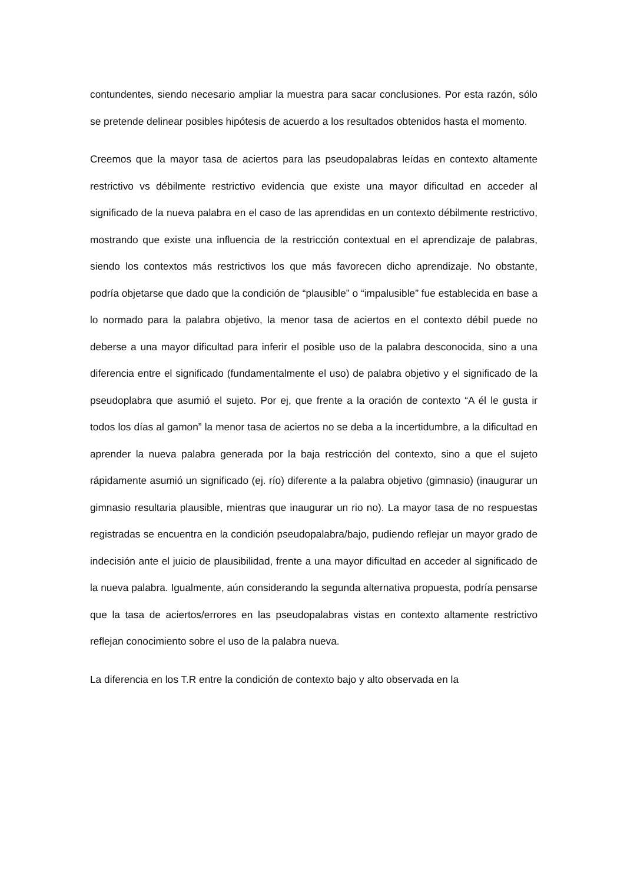contundentes, siendo necesario ampliar la muestra para sacar conclusiones. Por esta razón, sólo se pretende delinear posibles hipótesis de acuerdo a los resultados obtenidos hasta el momento.
Creemos que la mayor tasa de aciertos para las pseudopalabras leídas en contexto altamente restrictivo vs débilmente restrictivo evidencia que existe una mayor dificultad en acceder al significado de la nueva palabra en el caso de las aprendidas en un contexto débilmente restrictivo, mostrando que existe una influencia de la restricción contextual en el aprendizaje de palabras, siendo los contextos más restrictivos los que más favorecen dicho aprendizaje. No obstante, podría objetarse que dado que la condición de “plausible” o “impalusible” fue establecida en base a lo normado para la palabra objetivo, la menor tasa de aciertos en el contexto débil puede no deberse a una mayor dificultad para inferir el posible uso de la palabra desconocida, sino a una diferencia entre el significado (fundamentalmente el uso) de palabra objetivo y el significado de la pseudoplabra que asumió el sujeto. Por ej, que frente a la oración de contexto “A él le gusta ir todos los días al gamon” la menor tasa de aciertos no se deba a la incertidumbre, a la dificultad en aprender la nueva palabra generada por la baja restricción del contexto, sino a que el sujeto rápidamente asumió un significado (ej. río) diferente a la palabra objetivo (gimnasio) (inaugurar un gimnasio resultaria plausible, mientras que inaugurar un rio no). La mayor tasa de no respuestas registradas se encuentra en la condición pseudopalabra/bajo, pudiendo reflejar un mayor grado de indecisión ante el juicio de plausibilidad, frente a una mayor dificultad en acceder al significado de la nueva palabra. Igualmente, aún considerando la segunda alternativa propuesta, podría pensarse que la tasa de aciertos/errores en las pseudopalabras vistas en contexto altamente restrictivo reflejan conocimiento sobre el uso de la palabra nueva.
La diferencia en los T.R entre la condición de contexto bajo y alto observada en la